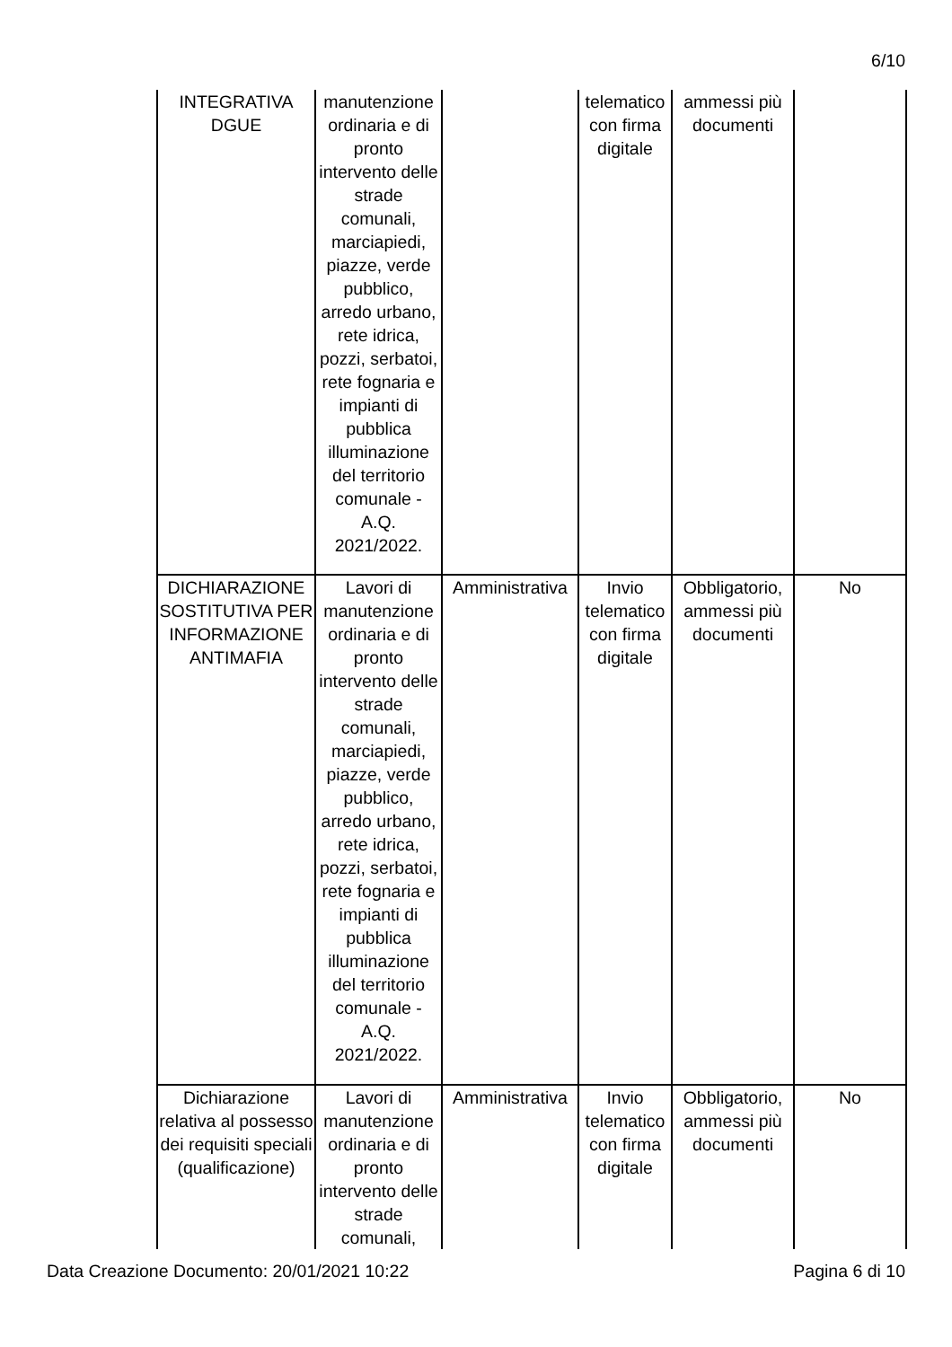6/10
| INTEGRATIVA DGUE | manutenzione ordinaria e di pronto intervento delle strade comunali, marciapiedi, piazze, verde pubblico, arredo urbano, rete idrica, pozzi, serbatoi, rete fognaria e impianti di pubblica illuminazione del territorio comunale - A.Q. 2021/2022. | | telematico con firma digitale | ammessi più documenti | |
| DICHIARAZIONE SOSTITUTIVA PER INFORMAZIONE ANTIMAFIA | Lavori di manutenzione ordinaria e di pronto intervento delle strade comunali, marciapiedi, piazze, verde pubblico, arredo urbano, rete idrica, pozzi, serbatoi, rete fognaria e impianti di pubblica illuminazione del territorio comunale - A.Q. 2021/2022. | Amministrativa | Invio telematico con firma digitale | Obbligatorio, ammessi più documenti | No |
| Dichiarazione relativa al possesso dei requisiti speciali (qualificazione) | Lavori di manutenzione ordinaria e di pronto intervento delle strade comunali, | Amministrativa | Invio telematico con firma digitale | Obbligatorio, ammessi più documenti | No |
Data Creazione Documento: 20/01/2021 10:22 Pagina 6 di 10